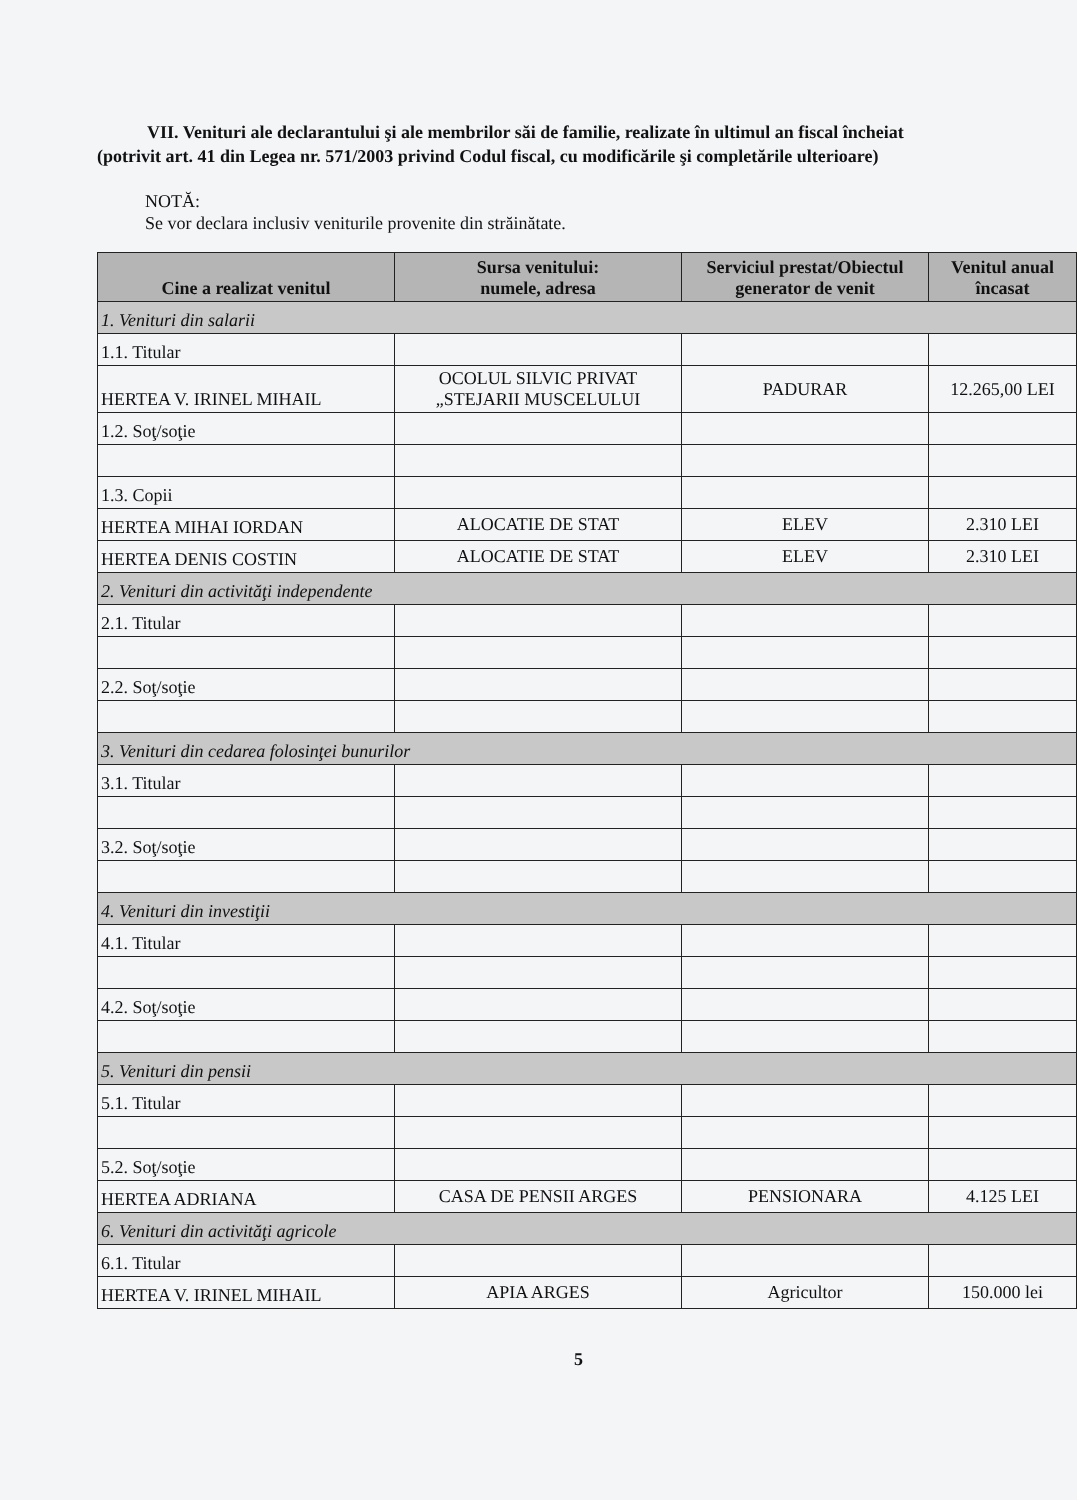VII. Venituri ale declarantului şi ale membrilor săi de familie, realizate în ultimul an fiscal încheiat
(potrivit art. 41 din Legea nr. 571/2003 privind Codul fiscal, cu modificările şi completările ulterioare)
NOTĂ:
Se vor declara inclusiv veniturile provenite din străinătate.
| Cine a realizat venitul | Sursa venitului: numele, adresa | Serviciul prestat/Obiectul generator de venit | Venitul anual încasat |
| --- | --- | --- | --- |
| 1. Venituri din salarii | | | |
| 1.1. Titular | | | |
| HERTEA V. IRINEL MIHAIL | OCOLUL SILVIC PRIVAT „STEJARII MUSCELULUI | PADURAR | 12.265,00 LEI |
| 1.2. Soţ/soţie | | | |
| 1.3. Copii | | | |
| HERTEA MIHAI IORDAN | ALOCATIE DE STAT | ELEV | 2.310 LEI |
| HERTEA DENIS COSTIN | ALOCATIE DE STAT | ELEV | 2.310 LEI |
| 2. Venituri din activităţi independente | | | |
| 2.1. Titular | | | |
| 2.2. Soţ/soţie | | | |
| 3. Venituri din cedarea folosinţei bunurilor | | | |
| 3.1. Titular | | | |
| 3.2. Soţ/soţie | | | |
| 4. Venituri din investiţii | | | |
| 4.1. Titular | | | |
| 4.2. Soţ/soţie | | | |
| 5. Venituri din pensii | | | |
| 5.1. Titular | | | |
| 5.2. Soţ/soţie | | | |
| HERTEA ADRIANA | CASA DE PENSII ARGES | PENSIONARA | 4.125 LEI |
| 6. Venituri din activităţi agricole | | | |
| 6.1. Titular | | | |
| HERTEA V. IRINEL MIHAIL | APIA ARGES | Agricultor | 150.000 lei |
5